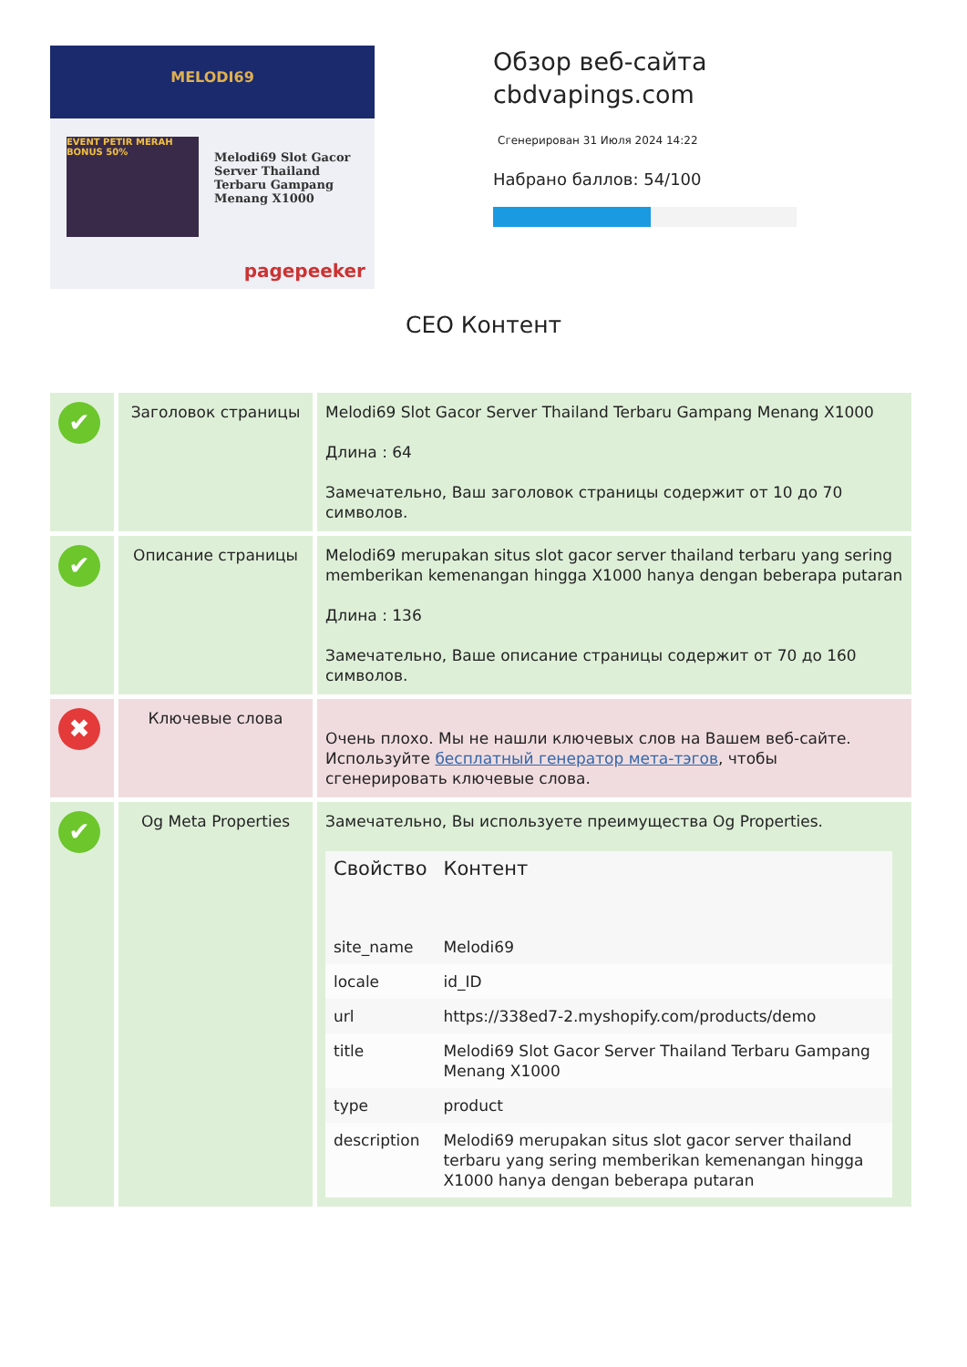MELODI69
EVENT PETIR MERAH BONUS 50%
Melodi69 Slot Gacor Server Thailand Terbaru Gampang Menang X1000
pagepeeker
Обзор веб-сайта
cbdvapings.com
Сгенерирован 31 Июля 2024 14:22
Набрано баллов: 54/100
СЕО Контент
| ✔ | Заголовок страницы | Melodi69 Slot Gacor Server Thailand Terbaru Gampang Menang X1000 Длина : 64 Замечательно, Ваш заголовок страницы содержит от 10 до 70 символов. |
| ✔ | Описание страницы | Melodi69 merupakan situs slot gacor server thailand terbaru yang sering memberikan kemenangan hingga X1000 hanya dengan beberapa putaran Длина : 136 Замечательно, Ваше описание страницы содержит от 70 до 160 символов. |
| ✖ | Ключевые слова | Очень плохо. Мы не нашли ключевых слов на Вашем веб-сайте. Используйте бесплатный генератор мета-тэгов , чтобы сгенерировать ключевые слова. |
| ✔ | Og Meta Properties | Замечательно, Вы используете преимущества Og Properties. / Свойство / Контент / / --- / --- / / site_name / Melodi69 / / locale / id_ID / / url / https://338ed7-2.myshopify.com/products/demo / / title / Melodi69 Slot Gacor Server Thailand Terbaru Gampang Menang X1000 / / type / product / / description / Melodi69 merupakan situs slot gacor server thailand terbaru yang sering memberikan kemenangan hingga X1000 hanya dengan beberapa putaran / |